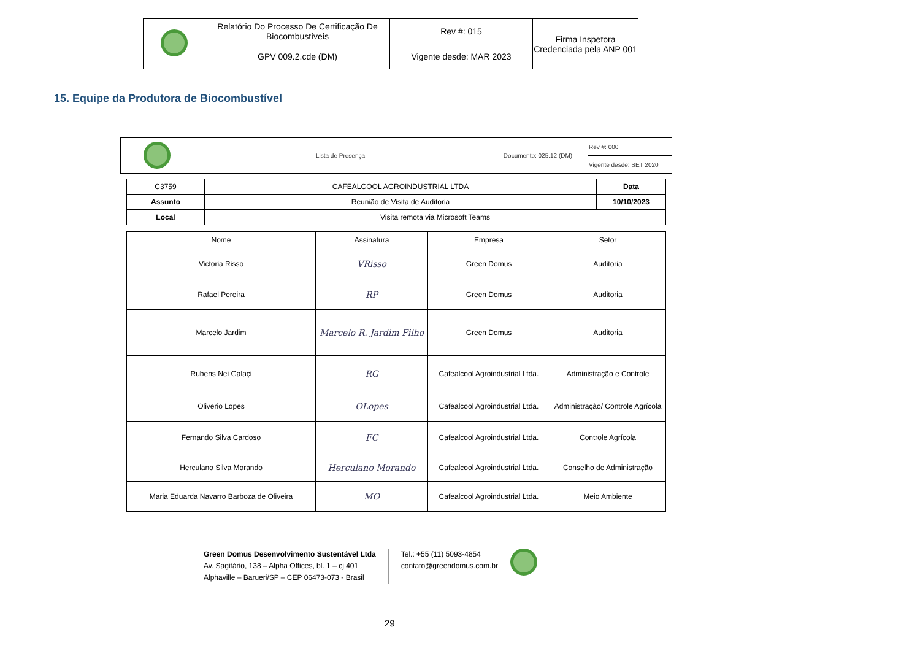| | Relatório Do Processo De Certificação De Biocombustíveis | Rev #: 015 | Firma Inspetora Credenciada pela ANP 001 |
| | GPV 009.2.cde (DM) | Vigente desde: MAR 2023 | |
15. Equipe da Produtora de Biocombustível
| | Lista de Presença | Documento: 025.12 (DM) | Rev #: 000 |
| | | | Vigente desde: SET 2020 |
| C3759 | CAFEALCOOL AGROINDUSTRIAL LTDA | Data |
| Assunto | Reunião de Visita de Auditoria | 10/10/2023 |
| Local | Visita remota via Microsoft Teams | |
| Nome | Assinatura | Empresa | Setor |
| --- | --- | --- | --- |
| Victoria Risso | VRisso | Green Domus | Auditoria |
| Rafael Pereira | RP | Green Domus | Auditoria |
| Marcelo Jardim | Marcelo R. Jardim Filho | Green Domus | Auditoria |
| Rubens Nei Galaçi | RG | Cafealcool Agroindustrial Ltda. | Administração e Controle |
| Oliverio Lopes | OLopes | Cafealcool Agroindustrial Ltda. | Administração/ Controle Agrícola |
| Fernando Silva Cardoso | FC | Cafealcool Agroindustrial Ltda. | Controle Agrícola |
| Herculano Silva Morando | Herculano Morando | Cafealcool Agroindustrial Ltda. | Conselho de Administração |
| Maria Eduarda Navarro Barboza de Oliveira | MO | Cafealcool Agroindustrial Ltda. | Meio Ambiente |
Green Domus Desenvolvimento Sustentável Ltda
Av. Sagitário, 138 – Alpha Offices, bl. 1 – cj 401
Alphaville – Barueri/SP – CEP 06473-073 - Brasil
Tel.: +55 (11) 5093-4854
contato@greendomus.com.br
29